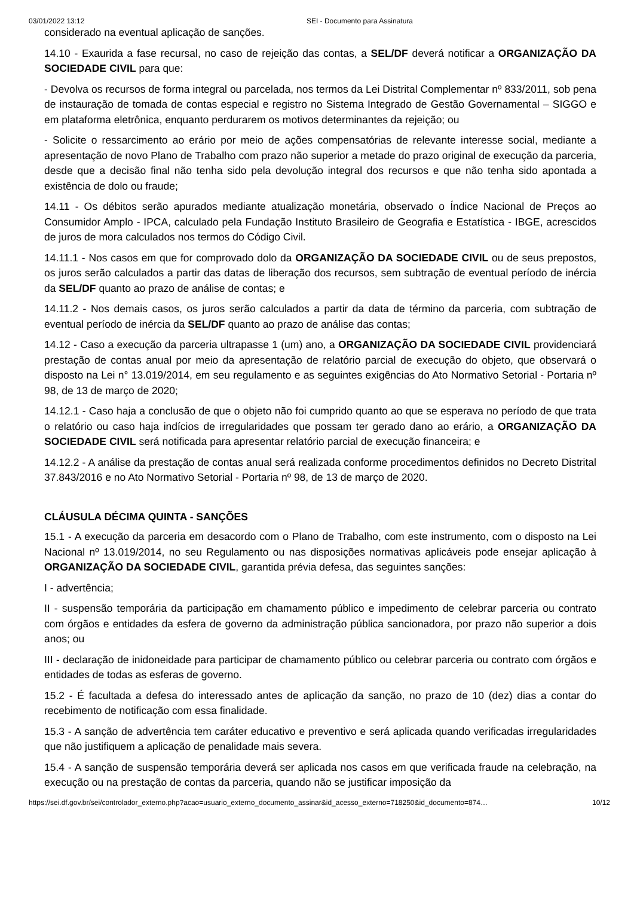03/01/2022 13:12 SEI - Documento para Assinatura
considerado na eventual aplicação de sanções.
14.10 - Exaurida a fase recursal, no caso de rejeição das contas, a SEL/DF deverá notificar a ORGANIZAÇÃO DA SOCIEDADE CIVIL para que:
- Devolva os recursos de forma integral ou parcelada, nos termos da Lei Distrital Complementar nº 833/2011, sob pena de instauração de tomada de contas especial e registro no Sistema Integrado de Gestão Governamental – SIGGO e em plataforma eletrônica, enquanto perdurarem os motivos determinantes da rejeição; ou
- Solicite o ressarcimento ao erário por meio de ações compensatórias de relevante interesse social, mediante a apresentação de novo Plano de Trabalho com prazo não superior a metade do prazo original de execução da parceria, desde que a decisão final não tenha sido pela devolução integral dos recursos e que não tenha sido apontada a existência de dolo ou fraude;
14.11 - Os débitos serão apurados mediante atualização monetária, observado o Índice Nacional de Preços ao Consumidor Amplo - IPCA, calculado pela Fundação Instituto Brasileiro de Geografia e Estatística - IBGE, acrescidos de juros de mora calculados nos termos do Código Civil.
14.11.1 - Nos casos em que for comprovado dolo da ORGANIZAÇÃO DA SOCIEDADE CIVIL ou de seus prepostos, os juros serão calculados a partir das datas de liberação dos recursos, sem subtração de eventual período de inércia da SEL/DF quanto ao prazo de análise de contas; e
14.11.2 - Nos demais casos, os juros serão calculados a partir da data de término da parceria, com subtração de eventual período de inércia da SEL/DF quanto ao prazo de análise das contas;
14.12 - Caso a execução da parceria ultrapasse 1 (um) ano, a ORGANIZAÇÃO DA SOCIEDADE CIVIL providenciará prestação de contas anual por meio da apresentação de relatório parcial de execução do objeto, que observará o disposto na Lei n° 13.019/2014, em seu regulamento e as seguintes exigências do Ato Normativo Setorial - Portaria nº 98, de 13 de março de 2020;
14.12.1 - Caso haja a conclusão de que o objeto não foi cumprido quanto ao que se esperava no período de que trata o relatório ou caso haja indícios de irregularidades que possam ter gerado dano ao erário, a ORGANIZAÇÃO DA SOCIEDADE CIVIL será notificada para apresentar relatório parcial de execução financeira; e
14.12.2 - A análise da prestação de contas anual será realizada conforme procedimentos definidos no Decreto Distrital 37.843/2016 e no Ato Normativo Setorial - Portaria nº 98, de 13 de março de 2020.
CLÁUSULA DÉCIMA QUINTA - SANÇÕES
15.1 - A execução da parceria em desacordo com o Plano de Trabalho, com este instrumento, com o disposto na Lei Nacional nº 13.019/2014, no seu Regulamento ou nas disposições normativas aplicáveis pode ensejar aplicação à ORGANIZAÇÃO DA SOCIEDADE CIVIL, garantida prévia defesa, das seguintes sanções:
I - advertência;
II - suspensão temporária da participação em chamamento público e impedimento de celebrar parceria ou contrato com órgãos e entidades da esfera de governo da administração pública sancionadora, por prazo não superior a dois anos; ou
III - declaração de inidoneidade para participar de chamamento público ou celebrar parceria ou contrato com órgãos e entidades de todas as esferas de governo.
15.2 - É facultada a defesa do interessado antes de aplicação da sanção, no prazo de 10 (dez) dias a contar do recebimento de notificação com essa finalidade.
15.3 - A sanção de advertência tem caráter educativo e preventivo e será aplicada quando verificadas irregularidades que não justifiquem a aplicação de penalidade mais severa.
15.4 - A sanção de suspensão temporária deverá ser aplicada nos casos em que verificada fraude na celebração, na execução ou na prestação de contas da parceria, quando não se justificar imposição da
https://sei.df.gov.br/sei/controlador_externo.php?acao=usuario_externo_documento_assinar&id_acesso_externo=718250&id_documento=874… 10/12